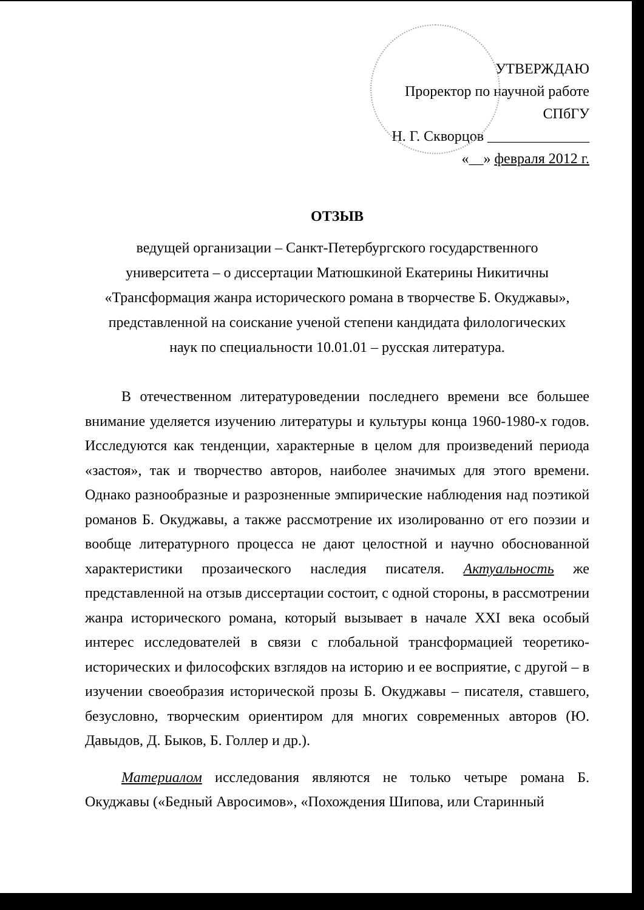УТВЕРЖДАЮ
Проректор по научной работе
СПбГУ
Н. Г. Скворцов ______________
«__» февраля 2012 г.
ОТЗЫВ
ведущей организации – Санкт-Петербургского государственного
университета – о диссертации Матюшкиной Екатерины Никитичны
«Трансформация жанра исторического романа в творчестве Б. Окуджавы»,
представленной на соискание ученой степени кандидата филологических
наук по специальности 10.01.01 – русская литература.
В отечественном литературоведении последнего времени все большее внимание уделяется изучению литературы и культуры конца 1960-1980-х годов. Исследуются как тенденции, характерные в целом для произведений периода «застоя», так и творчество авторов, наиболее значимых для этого времени. Однако разнообразные и разрозненные эмпирические наблюдения над поэтикой романов Б. Окуджавы, а также рассмотрение их изолированно от его поэзии и вообще литературного процесса не дают целостной и научно обоснованной характеристики прозаического наследия писателя. Актуальность же представленной на отзыв диссертации состоит, с одной стороны, в рассмотрении жанра исторического романа, который вызывает в начале XXI века особый интерес исследователей в связи с глобальной трансформацией теоретико-исторических и философских взглядов на историю и ее восприятие, с другой – в изучении своеобразия исторической прозы Б. Окуджавы – писателя, ставшего, безусловно, творческим ориентиром для многих современных авторов (Ю. Давыдов, Д. Быков, Б. Голлер и др.).
Материалом исследования являются не только четыре романа Б. Окуджавы («Бедный Авросимов», «Похождения Шипова, или Старинный